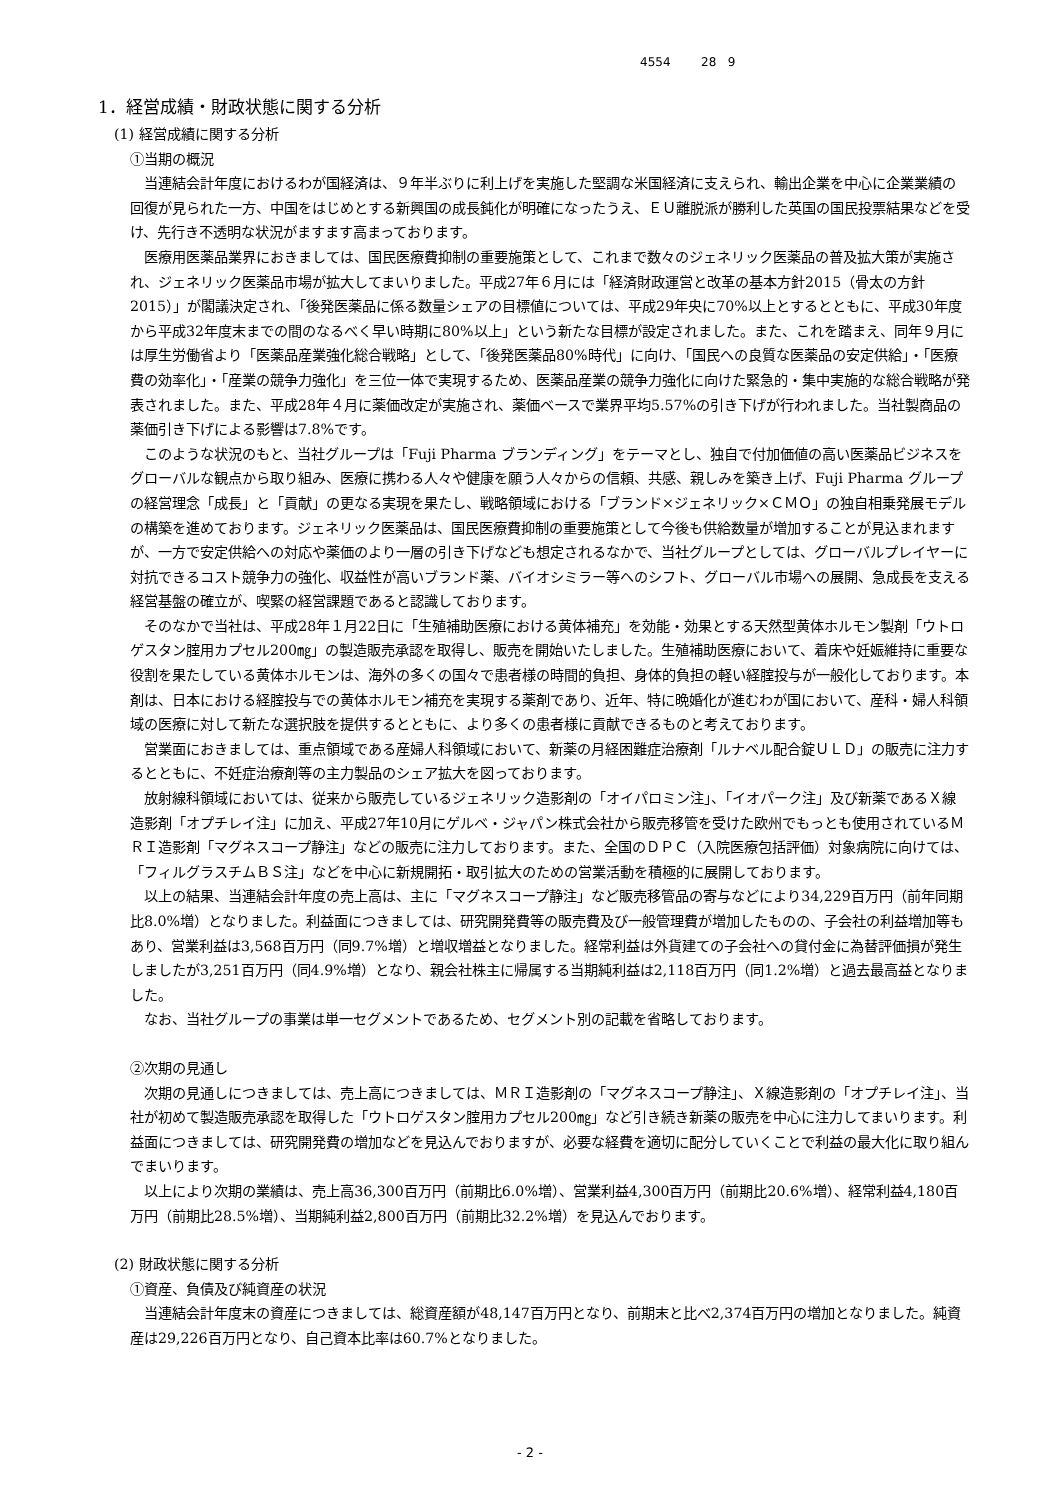4554 28 9
1．経営成績・財政状態に関する分析
(1) 経営成績に関する分析
①当期の概況
当連結会計年度におけるわが国経済は、９年半ぶりに利上げを実施した堅調な米国経済に支えられ、輸出企業を中心に企業業績の回復が見られた一方、中国をはじめとする新興国の成長鈍化が明確になったうえ、ＥＵ離脱派が勝利した英国の国民投票結果などを受け、先行き不透明な状況がますます高まっております。
医療用医薬品業界におきましては、国民医療費抑制の重要施策として、これまで数々のジェネリック医薬品の普及拡大策が実施され、ジェネリック医薬品市場が拡大してまいりました。平成27年６月には「経済財政運営と改革の基本方針2015（骨太の方針2015）」が閣議決定され、「後発医薬品に係る数量シェアの目標値については、平成29年央に70%以上とするとともに、平成30年度から平成32年度末までの間のなるべく早い時期に80%以上」という新たな目標が設定されました。また、これを踏まえ、同年９月には厚生労働省より「医薬品産業強化総合戦略」として、「後発医薬品80%時代」に向け、「国民への良質な医薬品の安定供給」・「医療費の効率化」・「産業の競争力強化」を三位一体で実現するため、医薬品産業の競争力強化に向けた緊急的・集中実施的な総合戦略が発表されました。また、平成28年４月に薬価改定が実施され、薬価ベースで業界平均5.57%の引き下げが行われました。当社製商品の薬価引き下げによる影響は7.8%です。
このような状況のもと、当社グループは「Fuji Pharma ブランディング」をテーマとし、独自で付加価値の高い医薬品ビジネスをグローバルな観点から取り組み、医療に携わる人々や健康を願う人々からの信頼、共感、親しみを築き上げ、Fuji Pharma グループの経営理念「成長」と「貢献」の更なる実現を果たし、戦略領域における「ブランド×ジェネリック×ＣＭＯ」の独自相乗発展モデルの構築を進めております。ジェネリック医薬品は、国民医療費抑制の重要施策として今後も供給数量が増加することが見込まれますが、一方で安定供給への対応や薬価のより一層の引き下げなども想定されるなかで、当社グループとしては、グローバルプレイヤーに対抗できるコスト競争力の強化、収益性が高いブランド薬、バイオシミラー等へのシフト、グローバル市場への展開、急成長を支える経営基盤の確立が、喫緊の経営課題であると認識しております。
そのなかで当社は、平成28年１月22日に「生殖補助医療における黄体補充」を効能・効果とする天然型黄体ホルモン製剤「ウトロゲスタン腟用カプセル200㎎」の製造販売承認を取得し、販売を開始いたしました。生殖補助医療において、着床や妊娠維持に重要な役割を果たしている黄体ホルモンは、海外の多くの国々で患者様の時間的負担、身体的負担の軽い経腟投与が一般化しております。本剤は、日本における経腟投与での黄体ホルモン補充を実現する薬剤であり、近年、特に晩婚化が進むわが国において、産科・婦人科領域の医療に対して新たな選択肢を提供するとともに、より多くの患者様に貢献できるものと考えております。
営業面におきましては、重点領域である産婦人科領域において、新薬の月経困難症治療剤「ルナベル配合錠ＵＬＤ」の販売に注力するとともに、不妊症治療剤等の主力製品のシェア拡大を図っております。
放射線科領域においては、従来から販売しているジェネリック造影剤の「オイパロミン注」、「イオパーク注」及び新薬であるＸ線造影剤「オプチレイ注」に加え、平成27年10月にゲルベ・ジャパン株式会社から販売移管を受けた欧州でもっとも使用されているＭＲＩ造影剤「マグネスコープ静注」などの販売に注力しております。また、全国のＤＰＣ（入院医療包括評価）対象病院に向けては、「フィルグラスチムＢＳ注」などを中心に新規開拓・取引拡大のための営業活動を積極的に展開しております。
以上の結果、当連結会計年度の売上高は、主に「マグネスコープ静注」など販売移管品の寄与などにより34,229百万円（前年同期比8.0%増）となりました。利益面につきましては、研究開発費等の販売費及び一般管理費が増加したものの、子会社の利益増加等もあり、営業利益は3,568百万円（同9.7%増）と増収増益となりました。経常利益は外貨建ての子会社への貸付金に為替評価損が発生しましたが3,251百万円（同4.9%増）となり、親会社株主に帰属する当期純利益は2,118百万円（同1.2%増）と過去最高益となりました。
なお、当社グループの事業は単一セグメントであるため、セグメント別の記載を省略しております。
②次期の見通し
次期の見通しにつきましては、売上高につきましては、ＭＲＩ造影剤の「マグネスコープ静注」、Ｘ線造影剤の「オプチレイ注」、当社が初めて製造販売承認を取得した「ウトロゲスタン腟用カプセル200㎎」など引き続き新薬の販売を中心に注力してまいります。利益面につきましては、研究開発費の増加などを見込んでおりますが、必要な経費を適切に配分していくことで利益の最大化に取り組んでまいります。
以上により次期の業績は、売上高36,300百万円（前期比6.0%増）、営業利益4,300百万円（前期比20.6%増）、経常利益4,180百万円（前期比28.5%増）、当期純利益2,800百万円（前期比32.2%増）を見込んでおります。
(2) 財政状態に関する分析
①資産、負債及び純資産の状況
当連結会計年度末の資産につきましては、総資産額が48,147百万円となり、前期末と比べ2,374百万円の増加となりました。純資産は29,226百万円となり、自己資本比率は60.7%となりました。
- 2 -